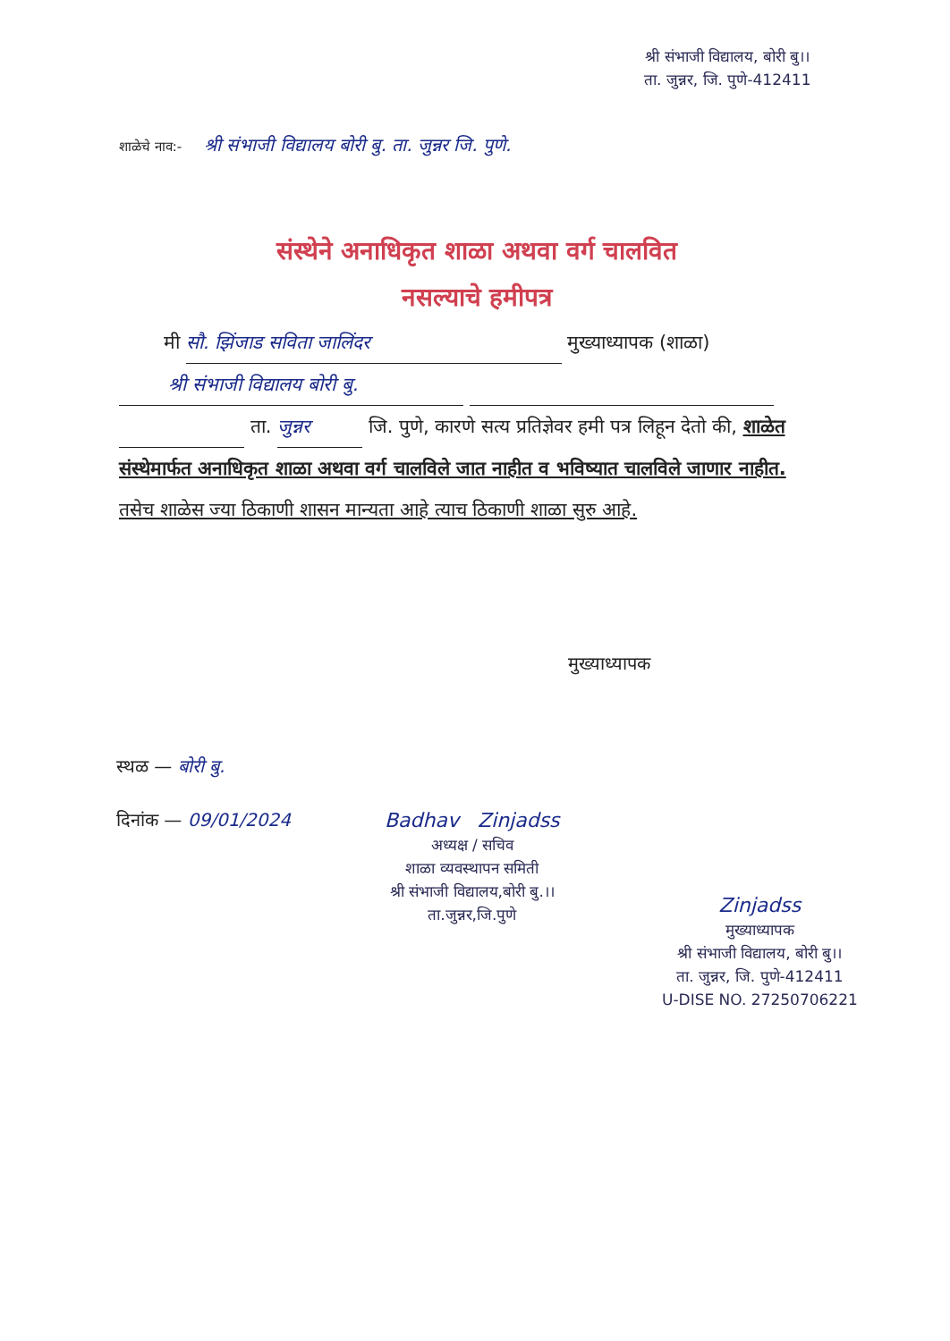श्री संभाजी विद्यालय, बोरी बु।।
ता. जुन्नर, जि. पुणे-412411
शाळेचे नाव:- श्री संभाजी विद्यालय बोरी बु. ता. जुन्नर जि. पुणे.
संस्थेने अनाधिकृत शाळा अथवा वर्ग चालवित
नसल्याचे हमीपत्र
मी सौ. झिंजाड सविता जालिंदर मुख्याध्यापक (शाळा)
श्री संभाजी विद्यालय बोरी बु.
ता. जुन्नर जि. पुणे, कारणे सत्य प्रतिज्ञेवर हमी पत्र लिहून देतो की, शाळेत संस्थेमार्फत अनाधिकृत शाळा अथवा वर्ग चालविले जात नाहीत व भविष्यात चालविले जाणार नाहीत. तसेच शाळेस ज्या ठिकाणी शासन मान्यता आहे त्याच ठिकाणी शाळा सुरु आहे.
मुख्याध्यापक
स्थळ — बोरी बु.
दिनांक — 09/01/2024
Badhav Zinjadss
अध्यक्ष / सचिव
शाळा व्यवस्थापन समिती
श्री संभाजी विद्यालय,बोरी बु.।।
ता.जुन्नर,जि.पुणे
Zinjadss
मुख्याध्यापक
श्री संभाजी विद्यालय, बोरी बु।।
ता. जुन्नर, जि. पुणे-412411
U-DISE NO. 27250706221